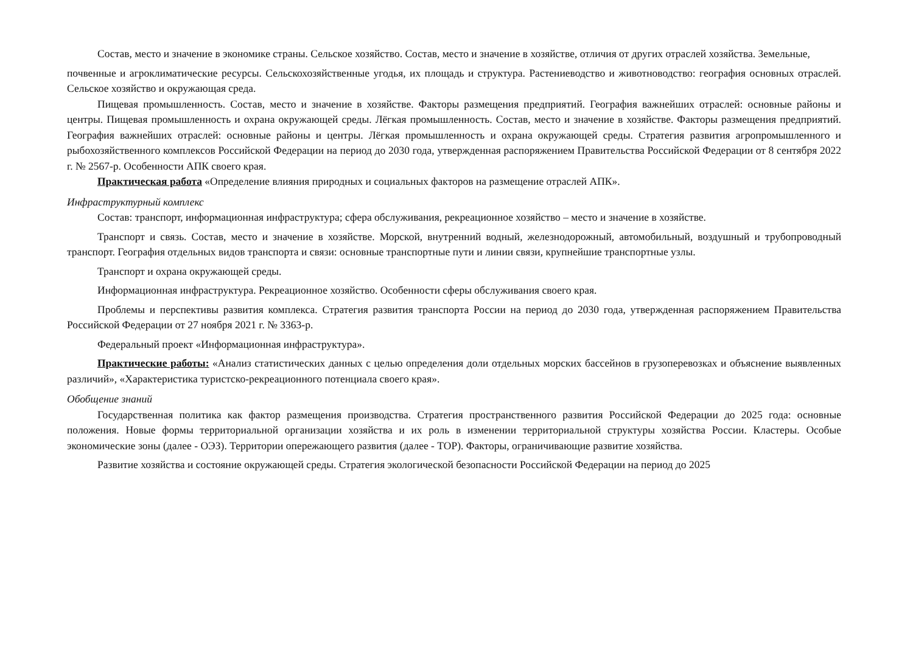Состав, место и значение в экономике страны. Сельское хозяйство. Состав, место и значение в хозяйстве, отличия от других отраслей хозяйства. Земельные,
почвенные и агроклиматические ресурсы. Сельскохозяйственные угодья, их площадь и структура. Растениеводство и животноводство: география основных отраслей. Сельское хозяйство и окружающая среда.
Пищевая промышленность. Состав, место и значение в хозяйстве. Факторы размещения предприятий. География важнейших отраслей: основные районы и центры. Пищевая промышленность и охрана окружающей среды. Лёгкая промышленность. Состав, место и значение в хозяйстве. Факторы размещения предприятий. География важнейших отраслей: основные районы и центры. Лёгкая промышленность и охрана окружающей среды. Стратегия развития агропромышленного и рыбохозяйственного комплексов Российской Федерации на период до 2030 года, утвержденная распоряжением Правительства Российской Федерации от 8 сентября 2022 г. № 2567-р. Особенности АПК своего края.
Практическая работа «Определение влияния природных и социальных факторов на размещение отраслей АПК».
Инфраструктурный комплекс
Состав: транспорт, информационная инфраструктура; сфера обслуживания, рекреационное хозяйство – место и значение в хозяйстве.
Транспорт и связь. Состав, место и значение в хозяйстве. Морской, внутренний водный, железнодорожный, автомобильный, воздушный и трубопроводный транспорт. География отдельных видов транспорта и связи: основные транспортные пути и линии связи, крупнейшие транспортные узлы.
Транспорт и охрана окружающей среды.
Информационная инфраструктура. Рекреационное хозяйство. Особенности сферы обслуживания своего края.
Проблемы и перспективы развития комплекса. Стратегия развития транспорта России на период до 2030 года, утвержденная распоряжением Правительства Российской Федерации от 27 ноября 2021 г. № 3363-р.
Федеральный проект «Информационная инфраструктура».
Практические работы: «Анализ статистических данных с целью определения доли отдельных морских бассейнов в грузоперевозках и объяснение выявленных различий», «Характеристика туристско-рекреационного потенциала своего края».
Обобщение знаний
Государственная политика как фактор размещения производства. Стратегия пространственного развития Российской Федерации до 2025 года: основные положения. Новые формы территориальной организации хозяйства и их роль в изменении территориальной структуры хозяйства России. Кластеры. Особые экономические зоны (далее - ОЭЗ). Территории опережающего развития (далее - ТОР). Факторы, ограничивающие развитие хозяйства.
Развитие хозяйства и состояние окружающей среды. Стратегия экологической безопасности Российской Федерации на период до 2025